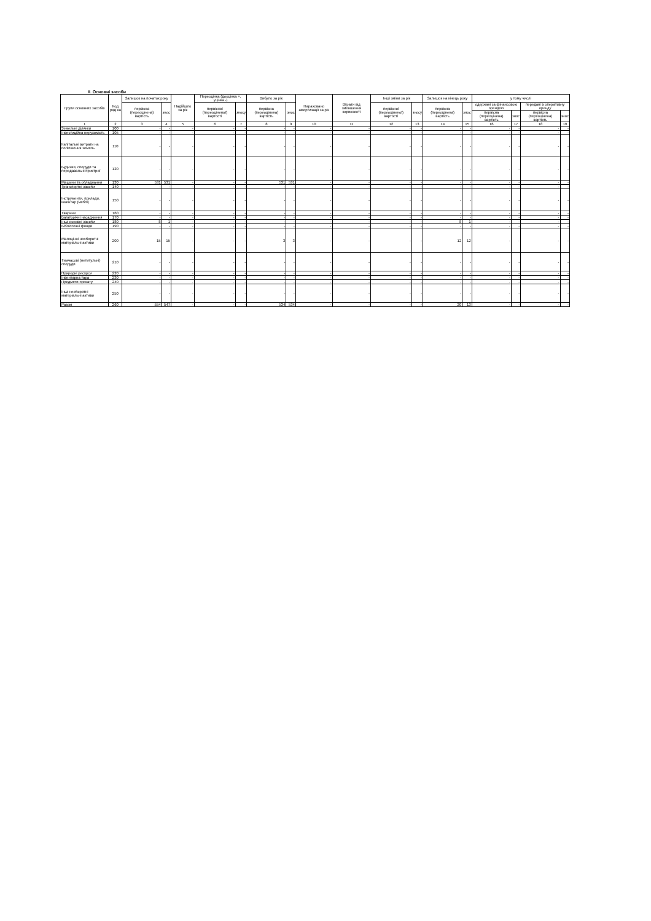II. Основні засоби
| Групи основних засобів | Код ряд ка | Залишок на початок року | | Надійшло за рік | Переоцінка (дооцінка +, уцінка -) | | Вибуло за рік | | Нараховано амортизації за рік | Втрати від зменшення корисності | Інші зміни за рік | | Залишок на кінець року | | у тому числі | | | |
| --- | --- | --- | --- | --- | --- | --- | --- | --- | --- | --- | --- | --- | --- | --- | --- | --- | --- | --- |
| | | первісна (переоцінена) вартість | знос | | первісної (переоціненої) вартості | зносу | первісна (переоцінена) вартість | знос | | | первісної (переоціненої) вартості | зносу | первісна (переоцінена) вартість | знос | одержані за фінансовою орендою | | передані в оперативну оренду | |
| | | | | | | | | | | | | | | | первісна (переоцінена) вартість | знос | первісна (переоцінена) вартість | знос |
| 1 | 2 | 3 | 4 | 5 | 6 | 7 | 8 | 9 | 10 | 11 | 12 | 13 | 14 | 15 | 16 | 17 | 18 | 19 |
| Земельні ділянки | 100 | - | - | - | - | - | - | - | - | - | - | - | - | - | - | - | - | - |
| Інвестиційна нерухомість | 105 | - | - | - | - | - | - | - | - | - | - | - | - | - | - | - | - | - |
| Капітальні витрати на поліпшення земель | 110 | - | - | - | - | - | - | - | - | - | - | - | - | - | - | - | - | - |
| Будинки, споруди та передавальні пристрої | 120 | - | - | - | - | - | - | - | - | - | - | - | - | - | - | - | - | - |
| Машини та обладнання | 130 | 531 | 531 | - | - | - | 531 | 531 | - | - | - | - | - | - | - | - | - | - |
| Транспортні засоби | 140 | - | - | - | - | - | - | - | - | - | - | - | - | - | - | - | - | - |
| Інструменти, прилади, інвентар (меблі) | 150 | - | - | - | - | - | - | - | - | - | - | - | - | - | - | - | - | - |
| Тварини | 160 | - | - | - | - | - | - | - | - | - | - | - | - | - | - | - | - | - |
| Багаторічні насадження | 170 | - | - | - | - | - | - | - | - | - | - | - | - | - | - | - | - | - |
| Інші основні засоби | 180 | 8 | 1 | - | - | - | - | - | - | - | - | - | 8 | 1 | - | - | - | - |
| Бібліотечні фонди | 190 | - | - | - | - | - | - | - | - | - | - | - | - | - | - | - | - | - |
| Малоцінні необоротні матеріальні активи | 200 | 15 | 15 | - | - | - | 3 | 3 | - | - | - | - | 12 | 12 | - | - | - | - |
| Тимчасові (нетитульні) споруди | 210 | - | - | - | - | - | - | - | - | - | - | - | - | - | - | - | - | - |
| Природні ресурси | 220 | - | - | - | - | - | - | - | - | - | - | - | - | - | - | - | - | - |
| Інвентарна тара | 230 | - | - | - | - | - | - | - | - | - | - | - | - | - | - | - | - | - |
| Предмети прокату | 240 | - | - | - | - | - | - | - | - | - | - | - | - | - | - | - | - | - |
| Інші необоротні матеріальні активи | 250 | - | - | - | - | - | - | - | - | - | - | - | - | - | - | - | - | - |
| Разом | 260 | 554 | 547 | - | - | - | 534 | 534 | - | - | - | - | 20 | 13 | - | - | - | - |